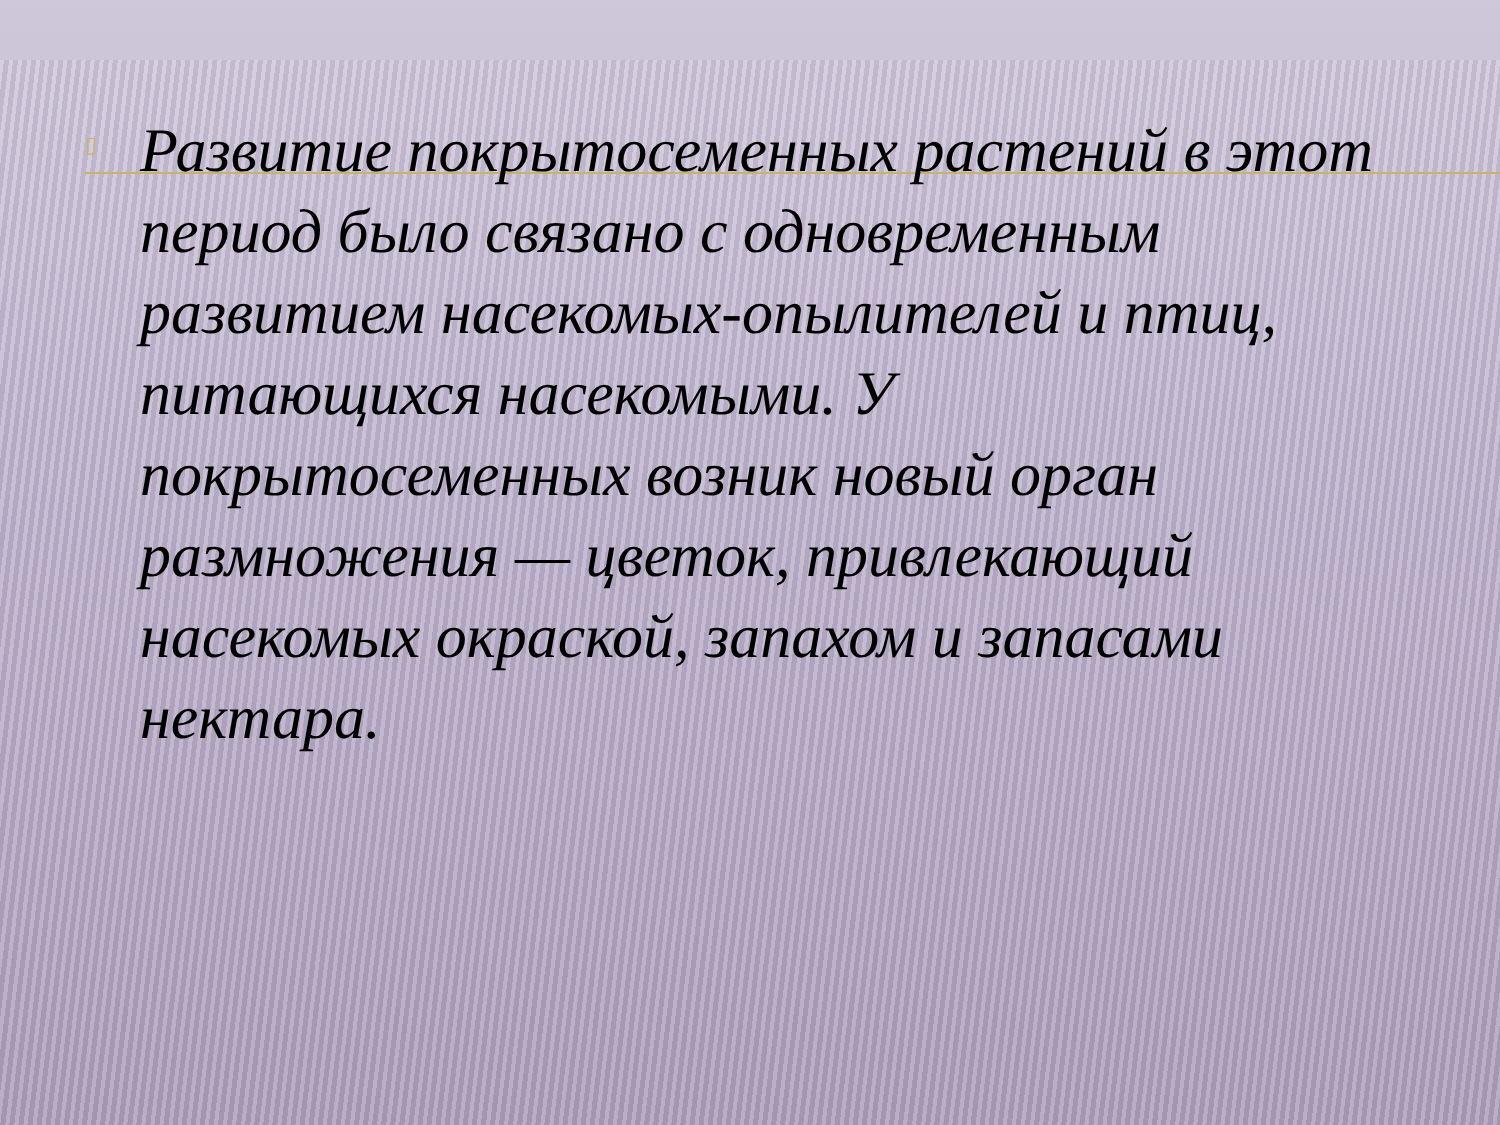▯
Развитие покрытосеменных растений в этот период было связано с одновременным развитием насекомых-опылителей и птиц, питающихся насекомыми. У покрытосеменных возник новый орган размножения — цветок, привлекающий насекомых окраской, запахом и запасами нектара.